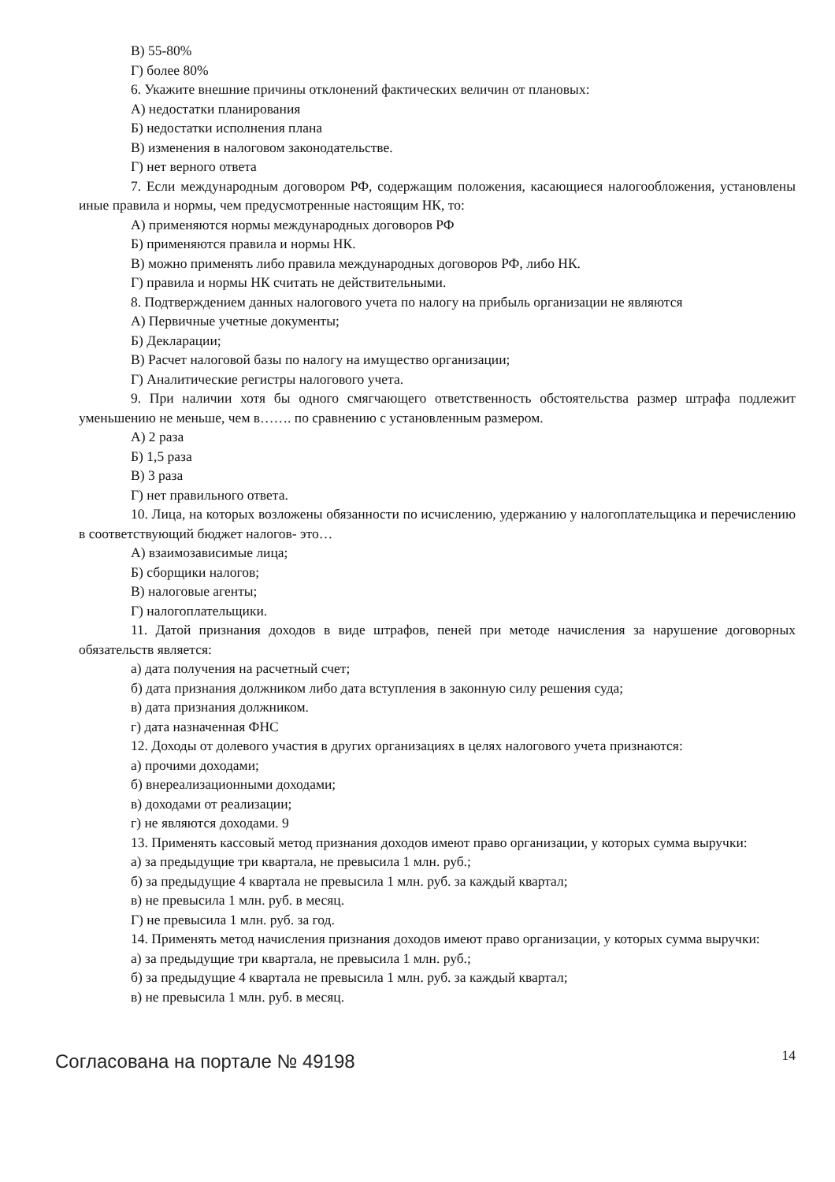В) 55-80%
Г) более 80%
6. Укажите внешние причины отклонений фактических величин от плановых:
А) недостатки планирования
Б) недостатки исполнения плана
В) изменения в налоговом законодательстве.
Г) нет верного ответа
7. Если международным договором РФ, содержащим положения, касающиеся налогообложения, установлены иные правила и нормы, чем предусмотренные настоящим НК, то:
А) применяются нормы международных договоров РФ
Б) применяются правила и нормы НК.
В) можно применять либо правила международных договоров РФ, либо НК.
Г) правила и нормы НК считать не действительными.
8. Подтверждением данных налогового учета по налогу на прибыль организации не являются
А) Первичные учетные документы;
Б) Декларации;
В) Расчет налоговой базы по налогу на имущество организации;
Г) Аналитические регистры налогового учета.
9. При наличии хотя бы одного смягчающего ответственность обстоятельства размер штрафа подлежит уменьшению не меньше, чем в……. по сравнению с установленным размером.
А) 2 раза
Б) 1,5 раза
В) 3 раза
Г) нет правильного ответа.
10. Лица, на которых возложены обязанности по исчислению, удержанию у налогоплательщика и перечислению в соответствующий бюджет налогов- это…
А) взаимозависимые лица;
Б) сборщики налогов;
В) налоговые агенты;
Г) налогоплательщики.
11. Датой признания доходов в виде штрафов, пеней при методе начисления за нарушение договорных обязательств является:
а) дата получения на расчетный счет;
б) дата признания должником либо дата вступления в законную силу решения суда;
в) дата признания должником.
г) дата назначенная ФНС
12. Доходы от долевого участия в других организациях в целях налогового учета признаются:
а) прочими доходами;
б) внереализационными доходами;
в) доходами от реализации;
г) не являются доходами. 9
13. Применять кассовый метод признания доходов имеют право организации, у которых сумма выручки:
а) за предыдущие три квартала, не превысила 1 млн. руб.;
б) за предыдущие 4 квартала не превысила 1 млн. руб. за каждый квартал;
в) не превысила 1 млн. руб. в месяц.
Г) не превысила 1 млн. руб. за год.
14. Применять метод начисления признания доходов имеют право организации, у которых сумма выручки:
а) за предыдущие три квартала, не превысила 1 млн. руб.;
б) за предыдущие 4 квартала не превысила 1 млн. руб. за каждый квартал;
в) не превысила 1 млн. руб. в месяц.
Согласована на портале № 49198 14